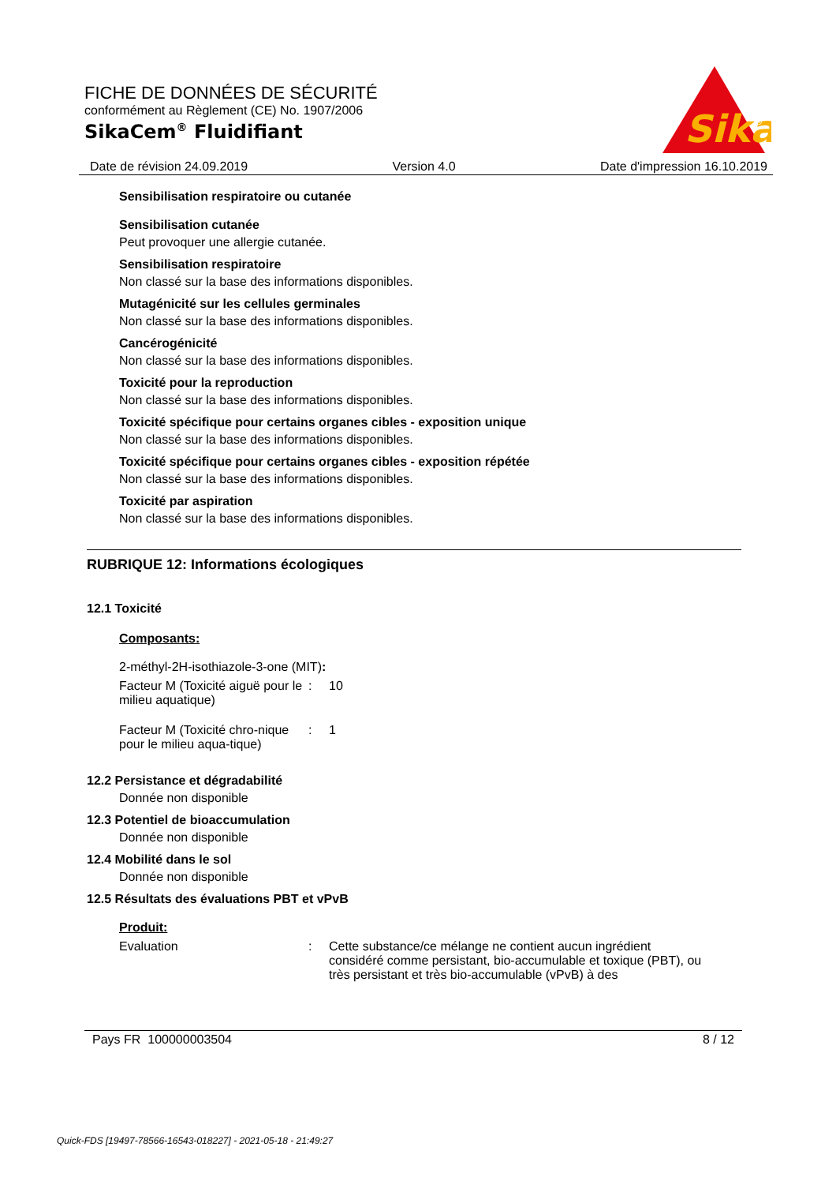FICHE DE DONNÉES DE SÉCURITÉ
conformément au Règlement (CE) No. 1907/2006
SikaCem<sup>®</sup> Fluidifiant
Sika
®
Date de révision 24.09.2019 Version 4.0 Date d'impression 16.10.2019
Sensibilisation respiratoire ou cutanée
Sensibilisation cutanée
Peut provoquer une allergie cutanée.
Sensibilisation respiratoire
Non classé sur la base des informations disponibles.
Mutagénicité sur les cellules germinales
Non classé sur la base des informations disponibles.
Cancérogénicité
Non classé sur la base des informations disponibles.
Toxicité pour la reproduction
Non classé sur la base des informations disponibles.
Toxicité spécifique pour certains organes cibles - exposition unique
Non classé sur la base des informations disponibles.
Toxicité spécifique pour certains organes cibles - exposition répétée
Non classé sur la base des informations disponibles.
Toxicité par aspiration
Non classé sur la base des informations disponibles.
RUBRIQUE 12: Informations écologiques
12.1 Toxicité
Composants:
2-méthyl-2H-isothiazole-3-one (MIT):
Facteur M (Toxicité aiguë pour le milieu aquatique)
: 10
Facteur M (Toxicité chro-nique pour le milieu aqua-tique)
: 1
12.2 Persistance et dégradabilité
Donnée non disponible
12.3 Potentiel de bioaccumulation
Donnée non disponible
12.4 Mobilité dans le sol
Donnée non disponible
12.5 Résultats des évaluations PBT et vPvB
Produit:
Evaluation : Cette substance/ce mélange ne contient aucun ingrédient considéré comme persistant, bio-accumulable et toxique (PBT), ou très persistant et très bio-accumulable (vPvB) à des
Pays FR 100000003504 8 / 12
Quick-FDS [19497-78566-16543-018227] - 2021-05-18 - 21:49:27